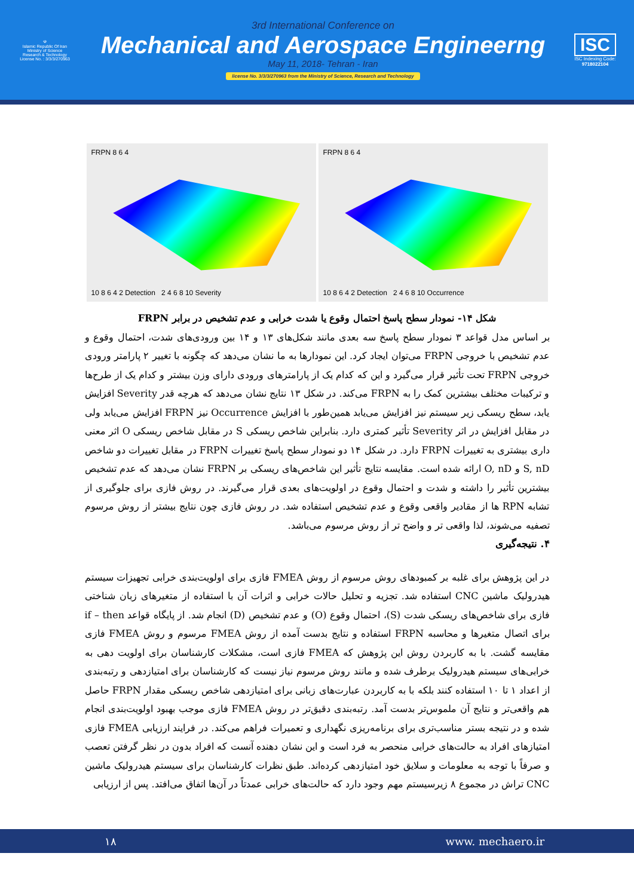☫
Islamic Republic Of Iran
Ministry of Science
Research & Technology
License No. : 3/3/3/270963
3rd International Conference on
Mechanical and Aerospace Engineerng
May 11, 2018- Tehran - Iran
license No. 3/3/3/270963 from the Ministry of Science, Research and Technology
ISC
ISC Indexing Code:
9718022104
FRPN 8 6 4
10 8 6 4 2 Detection 2 4 6 8 10 Severity
FRPN 8 6 4
10 8 6 4 2 Detection 2 4 6 8 10 Occurrence
شکل ۱۴- نمودار سطح پاسخ احتمال وقوع یا شدت خرابی و عدم تشخیص در برابر FRPN
بر اساس مدل قواعد ۳ نمودار سطح پاسخ سه بعدی مانند شکل‌های ۱۳ و ۱۴ بین ورودی‌های شدت، احتمال وقوع و عدم تشخیص با خروجی FRPN می‌توان ایجاد کرد. این نمودارها به ما نشان می‌دهد که چگونه با تغییر ۲ پارامتر ورودی خروجی FRPN تحت تأثیر قرار می‌گیرد و این که کدام یک از پارامترهای ورودی دارای وزن بیشتر و کدام یک از طرح‌ها و ترکیبات مختلف بیشترین کمک را به FRPN می‌کند. در شکل ۱۳ نتایج نشان می‌دهد که هرچه قدر Severity افزایش یابد، سطح ریسکی زیر سیستم نیز افزایش می‌یابد همین‌طور با افزایش Occurrence نیز FRPN افزایش می‌یابد ولی در مقابل افزایش در اثر Severity تأثیر کمتری دارد. بنابراین شاخص ریسکی S در مقابل شاخص ریسکی O اثر معنی داری بیشتری به تغییرات FRPN دارد. در شکل ۱۴ دو نمودار سطح پاسخ تغییرات FRPN در مقابل تغییرات دو شاخص S, nD و O, nD ارائه شده است. مقایسه نتایج تأثیر این شاخص‌های ریسکی بر FRPN نشان می‌دهد که عدم تشخیص بیشترین تأثیر را داشته و شدت و احتمال وقوع در اولویت‌های بعدی قرار می‌گیرند. در روش فازی برای جلوگیری از تشابه RPN ها از مقادیر واقعی وقوع و عدم تشخیص استفاده شد. در روش فازی چون نتایج بیشتر از روش مرسوم تصفیه می‌شوند، لذا واقعی تر و واضح تر از روش مرسوم می‌باشد.
۴. نتیجه‌گیری
در این پژوهش برای غلبه بر کمبودهای روش مرسوم از روش FMEA فازی برای اولویت‌بندی خرابی تجهیزات سیستم هیدرولیک ماشین CNC استفاده شد. تجزیه و تحلیل حالات خرابی و اثرات آن با استفاده از متغیرهای زبان شناختی فازی برای شاخص‌های ریسکی شدت (S)، احتمال وقوع (O) و عدم تشخیص (D) انجام شد. از پایگاه قواعد if – then برای اتصال متغیرها و محاسبه FRPN استفاده و نتایج بدست آمده از روش FMEA مرسوم و روش FMEA فازی مقایسه گشت. با به کاربردن روش این پژوهش که FMEA فازی است، مشکلات کارشناسان برای اولویت دهی به خرابی‌های سیستم هیدرولیک برطرف شده و مانند روش مرسوم نیاز نیست که کارشناسان برای امتیازدهی و رتبه‌بندی از اعداد ۱ تا ۱۰ استفاده کنند بلکه با به کاربردن عبارت‌های زبانی برای امتیازدهی شاخص ریسکی مقدار FRPN حاصل هم واقعی‌تر و نتایج آن ملموس‌تر بدست آمد. رتبه‌بندی دقیق‌تر در روش FMEA فازی موجب بهبود اولویت‌بندی انجام شده و در نتیجه بستر مناسب‌تری برای برنامه‌ریزی نگهداری و تعمیرات فراهم می‌کند. در فرایند ارزیابی FMEA فازی امتیازهای افراد به حالت‌های خرابی منحصر به فرد است و این نشان دهنده آنست که افراد بدون در نظر گرفتن تعصب و صرفاً با توجه به معلومات و سلایق خود امتیازدهی کرده‌اند. طبق نظرات کارشناسان برای سیستم هیدرولیک ماشین CNC تراش در مجموع ۸ زیرسیستم مهم وجود دارد که حالت‌های خرابی عمدتاً در آن‌ها اتفاق می‌افتد. پس از ارزیابی
۱۸ www. mechaero.ir